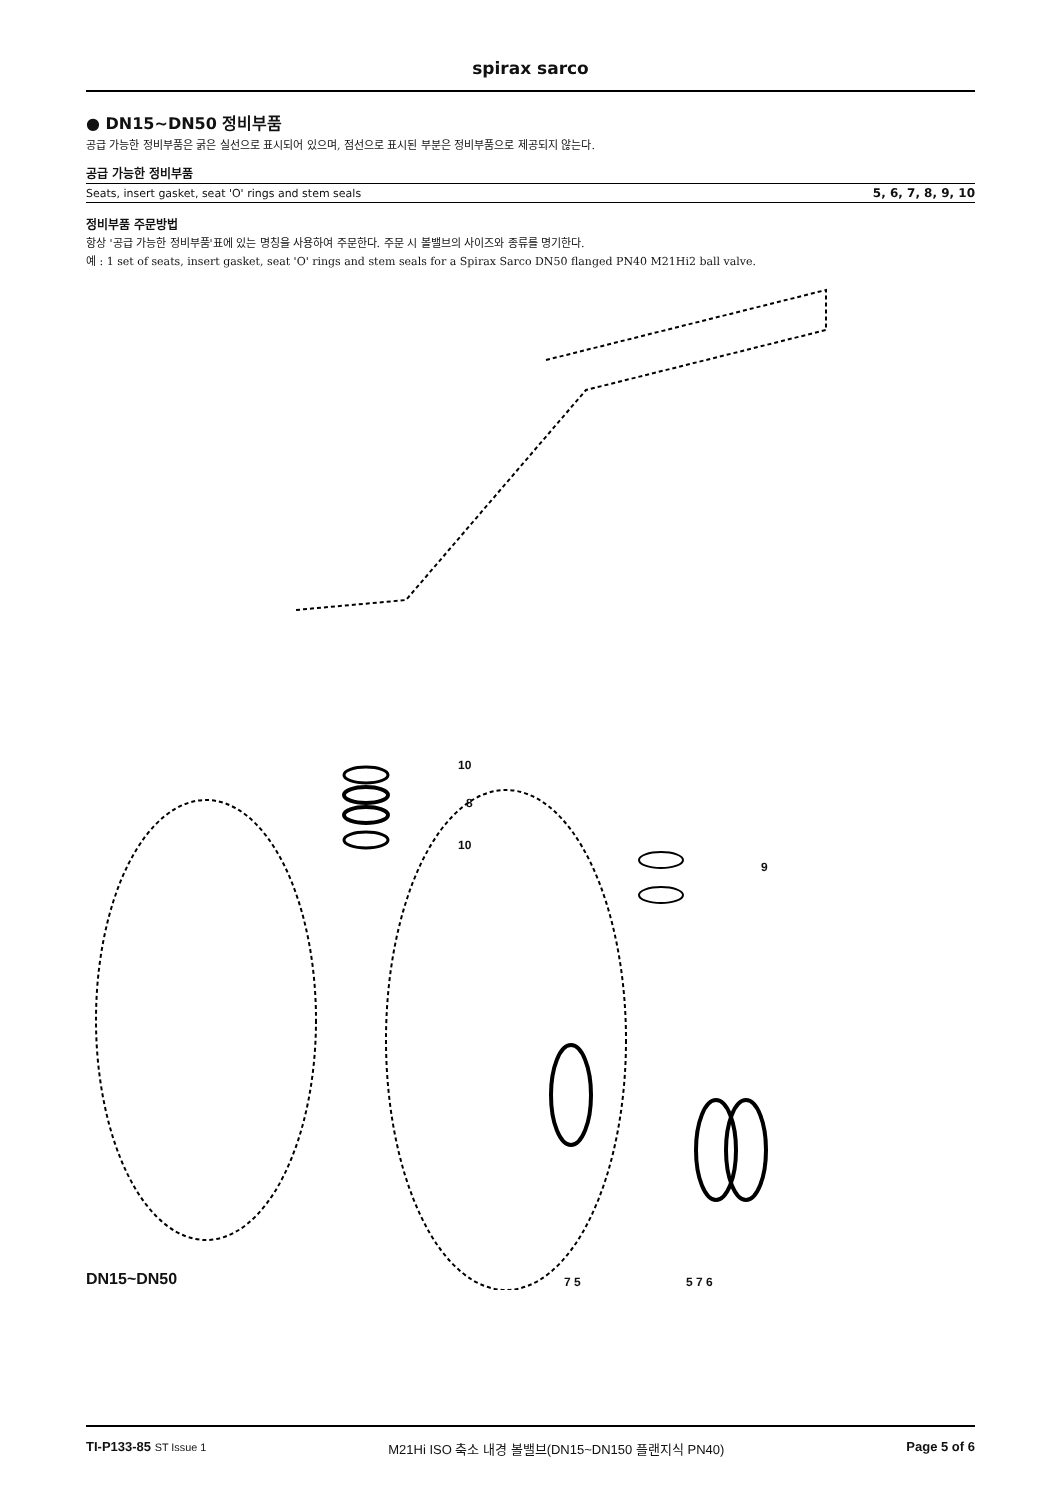spirax sarco
● DN15~DN50 정비부품
공급 가능한 정비부품은 굵은 실선으로 표시되어 있으며, 점선으로 표시된 부분은 정비부품으로 제공되지 않는다.
공급 가능한 정비부품
| Seats, insert gasket, seat 'O' rings and stem seals | 5, 6, 7, 8, 9, 10 |
정비부품 주문방법
항상 '공급 가능한 정비부품'표에 있는 명칭을 사용하여 주문한다. 주문 시 볼밸브의 사이즈와 종류를 명기한다.
예 : 1 set of seats, insert gasket, seat 'O' rings and stem seals for a Spirax Sarco DN50 flanged PN40 M21Hi2 ball valve.
10
8
10
9
DN15~DN50 7 5 5 7 6
TI-P133-85 ST Issue 1 M21Hi ISO 축소 내경 볼밸브(DN15~DN150 플랜지식 PN40) Page 5 of 6